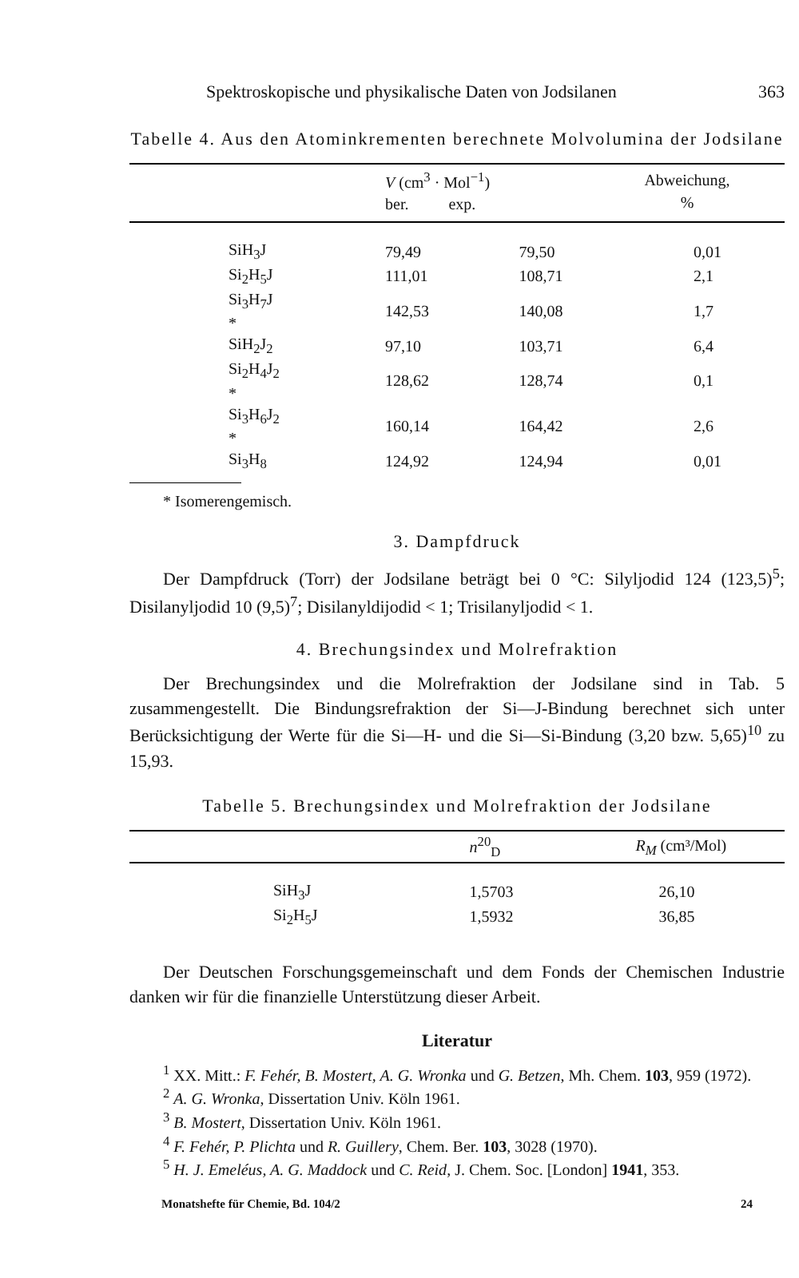Spektroskopische und physikalische Daten von Jodsilanen 363
Tabelle 4. Aus den Atominkrementen berechnete Molvolumina der Jodsilane
| | V (cm<sup>3</sup> · Mol<sup>−1</sup>) ber. exp. | | Abweichung, % |
| --- | --- | --- | --- |
| SiH<sub>3</sub>J | 79,49 | 79,50 | 0,01 |
| Si<sub>2</sub>H<sub>5</sub>J | 111,01 | 108,71 | 2,1 |
| Si<sub>3</sub>H<sub>7</sub>J * | 142,53 | 140,08 | 1,7 |
| SiH<sub>2</sub>J<sub>2</sub> | 97,10 | 103,71 | 6,4 |
| Si<sub>2</sub>H<sub>4</sub>J<sub>2</sub> * | 128,62 | 128,74 | 0,1 |
| Si<sub>3</sub>H<sub>6</sub>J<sub>2</sub> * | 160,14 | 164,42 | 2,6 |
| Si<sub>3</sub>H<sub>8</sub> | 124,92 | 124,94 | 0,01 |
* Isomerengemisch.
3. Dampfdruck
Der Dampfdruck (Torr) der Jodsilane beträgt bei 0 °C: Silyljodid 124 (123,5)<sup>5</sup>; Disilanyljodid 10 (9,5)<sup>7</sup>; Disilanyldijodid < 1; Trisilanyljodid < 1.
4. Brechungsindex und Molrefraktion
Der Brechungsindex und die Molrefraktion der Jodsilane sind in Tab. 5 zusammengestellt. Die Bindungsrefraktion der Si—J-Bindung berechnet sich unter Berücksichtigung der Werte für die Si—H- und die Si—Si-Bindung (3,20 bzw. 5,65)<sup>10</sup> zu 15,93.
Tabelle 5. Brechungsindex und Molrefraktion der Jodsilane
| | n<sup>20</sup><sub>D</sub> | R<sub>M</sub> (cm³/Mol) |
| --- | --- | --- |
| SiH<sub>3</sub>J | 1,5703 | 26,10 |
| Si<sub>2</sub>H<sub>5</sub>J | 1,5932 | 36,85 |
Der Deutschen Forschungsgemeinschaft und dem Fonds der Chemischen Industrie danken wir für die finanzielle Unterstützung dieser Arbeit.
Literatur
<sup>1</sup> XX. Mitt.: F. Fehér, B. Mostert, A. G. Wronka und G. Betzen, Mh. Chem. 103, 959 (1972).
<sup>2</sup> A. G. Wronka, Dissertation Univ. Köln 1961.
<sup>3</sup> B. Mostert, Dissertation Univ. Köln 1961.
<sup>4</sup> F. Fehér, P. Plichta und R. Guillery, Chem. Ber. 103, 3028 (1970).
<sup>5</sup> H. J. Emeléus, A. G. Maddock und C. Reid, J. Chem. Soc. [London] 1941, 353.
Monatshefte für Chemie, Bd. 104/2 24